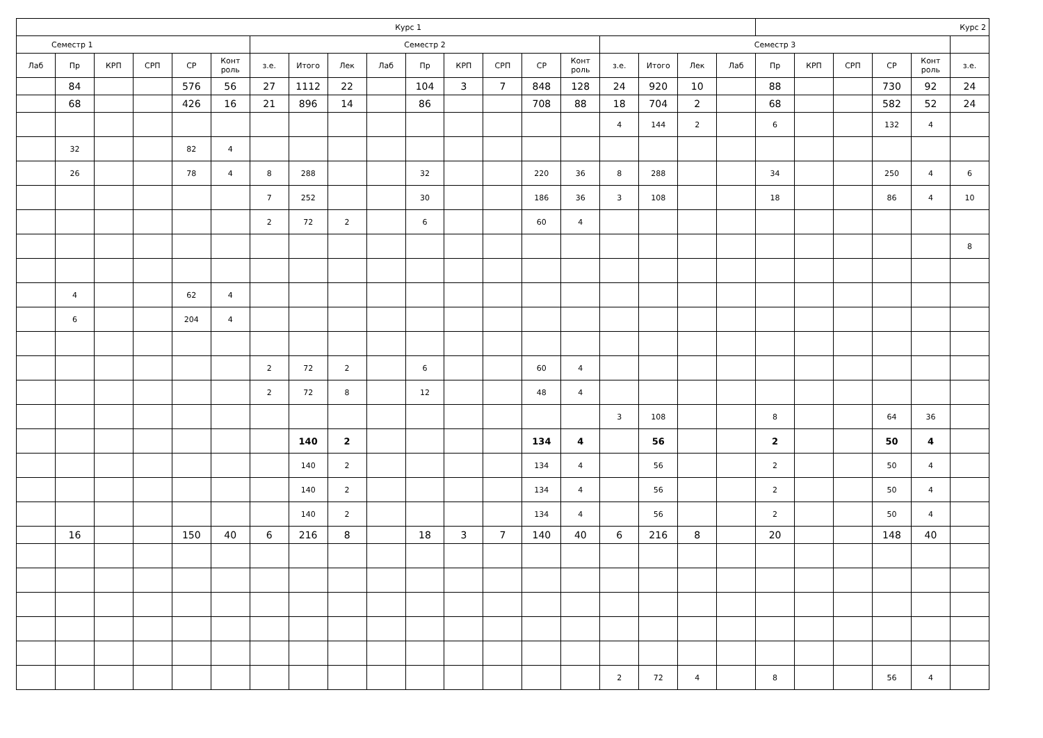| Курс 1 | | | | | | | | | | | | | | | | | | | Курс 2 | | | | | |
| --- | --- | --- | --- | --- | --- | --- | --- | --- | --- | --- | --- | --- | --- | --- | --- | --- | --- | --- | --- | --- | --- | --- | --- | --- |
| Семестр 1 | | | | | | Семестр 2 | | | | | | | | | Семестр 3 | | | | | | | | | |
| Лаб | Пр | КРП | СРП | СР | Конт роль | з.е. | Итого | Лек | Лаб | Пр | КРП | СРП | СР | Конт роль | з.е. | Итого | Лек | Лаб | Пр | КРП | СРП | СР | Конт роль | з.е. |
| | 84 | | | 576 | 56 | 27 | 1112 | 22 | | 104 | 3 | 7 | 848 | 128 | 24 | 920 | 10 | | 88 | | | 730 | 92 | 24 |
| | 68 | | | 426 | 16 | 21 | 896 | 14 | | 86 | | | 708 | 88 | 18 | 704 | 2 | | 68 | | | 582 | 52 | 24 |
| | | | | | | | | | | | | | | | 4 | 144 | 2 | | 6 | | | 132 | 4 | |
| | 32 | | | 82 | 4 | | | | | | | | | | | | | | | | | | | |
| | 26 | | | 78 | 4 | 8 | 288 | | | 32 | | | 220 | 36 | 8 | 288 | | | 34 | | | 250 | 4 | 6 |
| | | | | | | 7 | 252 | | | 30 | | | 186 | 36 | 3 | 108 | | | 18 | | | 86 | 4 | 10 |
| | | | | | | 2 | 72 | 2 | | 6 | | | 60 | 4 | | | | | | | | | | |
| | | | | | | | | | | | | | | | | | | | | | | | | 8 |
| | 4 | | | 62 | 4 | | | | | | | | | | | | | | | | | | | |
| | 6 | | | 204 | 4 | | | | | | | | | | | | | | | | | | | |
| | | | | | | 2 | 72 | 2 | | 6 | | | 60 | 4 | | | | | | | | | | |
| | | | | | | 2 | 72 | 8 | | 12 | | | 48 | 4 | | | | | | | | | | |
| | | | | | | | | | | | | | | | 3 | 108 | | | 8 | | | 64 | 36 | |
| | | | | | | | 140 | 2 | | | | | 134 | 4 | | 56 | | | 2 | | | 50 | 4 | |
| | | | | | | | 140 | 2 | | | | | 134 | 4 | | 56 | | | 2 | | | 50 | 4 | |
| | | | | | | | 140 | 2 | | | | | 134 | 4 | | 56 | | | 2 | | | 50 | 4 | |
| | | | | | | | 140 | 2 | | | | | 134 | 4 | | 56 | | | 2 | | | 50 | 4 | |
| | 16 | | | 150 | 40 | 6 | 216 | 8 | | 18 | 3 | 7 | 140 | 40 | 6 | 216 | 8 | | 20 | | | 148 | 40 | |
| | | | | | | | | | | | | | | | 2 | 72 | 4 | | 8 | | | 56 | 4 | |